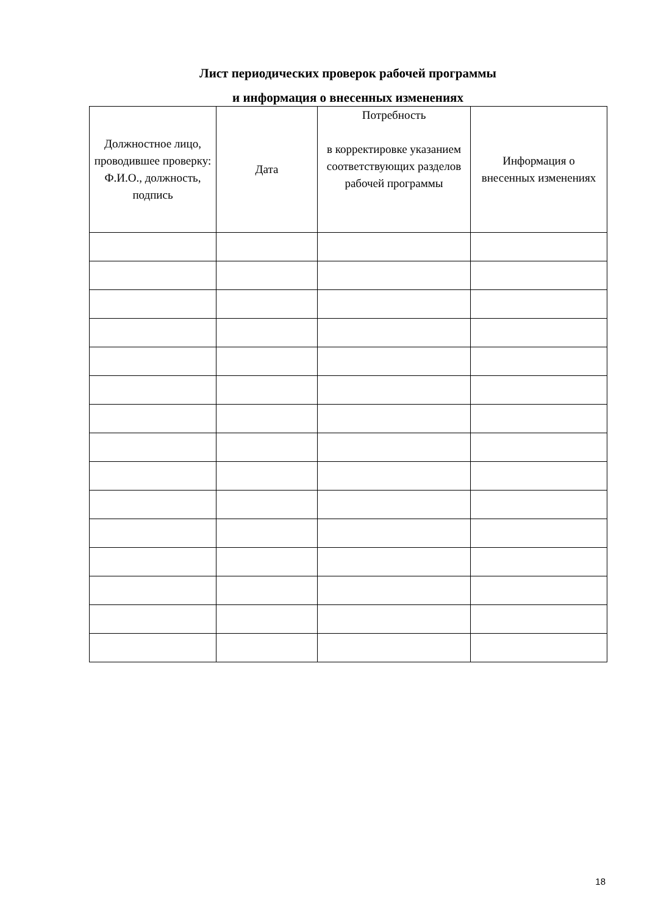Лист периодических проверок рабочей программы
и информация о внесенных изменениях
| Должностное лицо, проводившее проверку: Ф.И.О., должность, подпись | Дата | Потребность в корректировке указанием соответствующих разделов рабочей программы | Информация о внесенных изменениях |
| --- | --- | --- | --- |
18